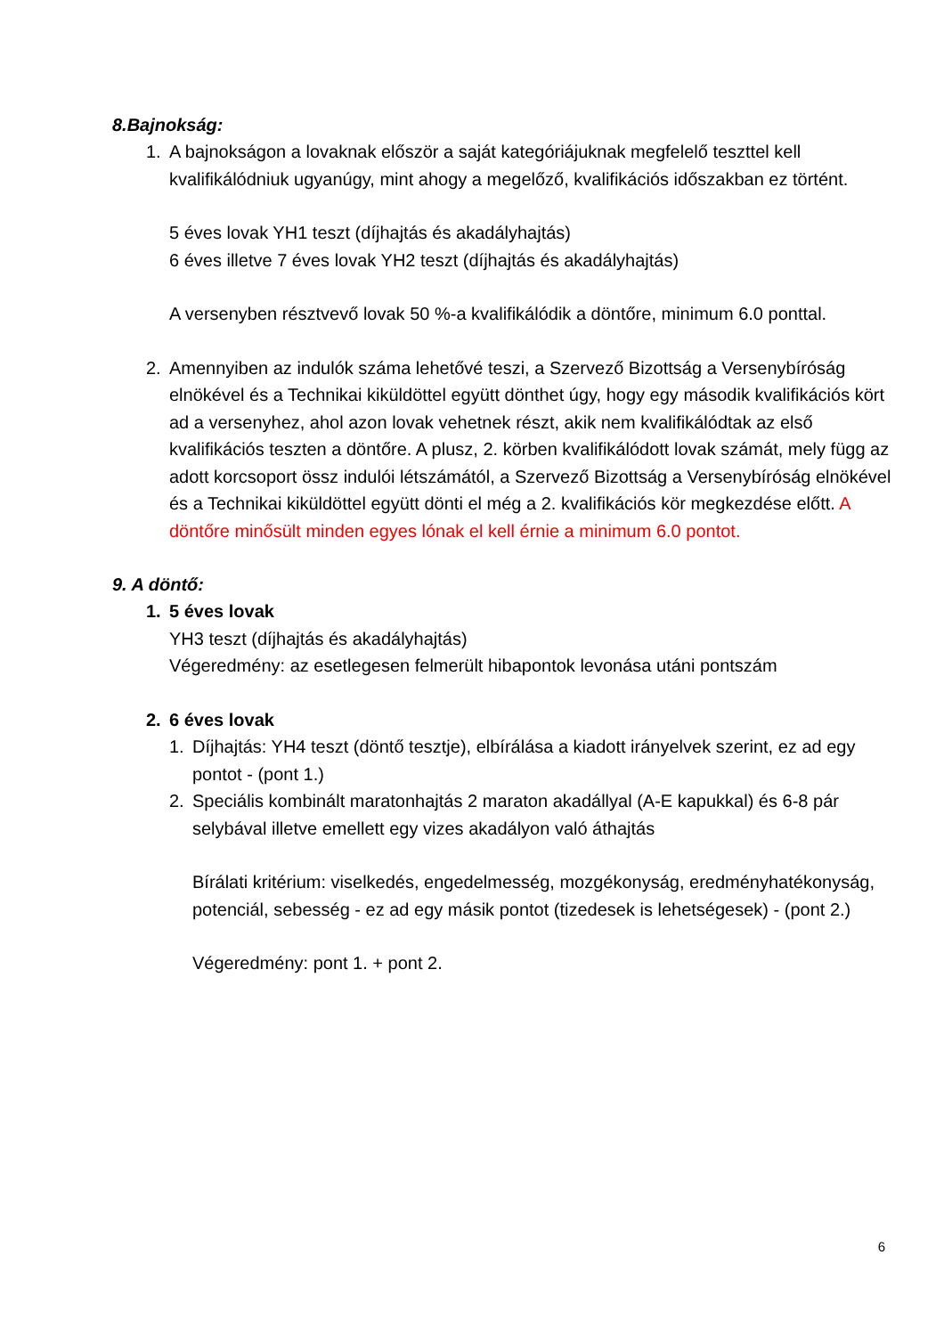8.Bajnokság:
1. A bajnokságon a lovaknak először a saját kategóriájuknak megfelelő teszttel kell kvalifikálódniuk ugyanúgy, mint ahogy a megelőző, kvalifikációs időszakban ez történt.
5 éves lovak YH1 teszt (díjhajtás és akadályhajtás)
6 éves illetve 7 éves lovak YH2 teszt (díjhajtás és akadályhajtás)
A versenyben résztvevő lovak 50 %-a kvalifikálódik a döntőre, minimum 6.0 ponttal.
2. Amennyiben az indulók száma lehetővé teszi, a Szervező Bizottság a Versenybíróság elnökével és a Technikai kiküldöttel együtt dönthet úgy, hogy egy második kvalifikációs kört ad a versenyhez, ahol azon lovak vehetnek részt, akik nem kvalifikálódtak az első kvalifikációs teszten a döntőre. A plusz, 2. körben kvalifikálódott lovak számát, mely függ az adott korcsoport össz indulói létszámától, a Szervező Bizottság a Versenybíróság elnökével és a Technikai kiküldöttel együtt dönti el még a 2. kvalifikációs kör megkezdése előtt. A döntőre minősült minden egyes lónak el kell érnie a minimum 6.0 pontot.
9. A döntő:
1. 5 éves lovak
YH3 teszt (díjhajtás és akadályhajtás)
Végeredmény: az esetlegesen felmerült hibapontok levonása utáni pontszám
2. 6 éves lovak
1. Díjhajtás: YH4 teszt (döntő tesztje), elbírálása a kiadott irányelvek szerint, ez ad egy pontot - (pont 1.)
2. Speciális kombinált maratonhajtás 2 maraton akadállyal (A-E kapukkal) és 6-8 pár selybával illetve emellett egy vizes akadályon való áthajtás
Bírálati kritérium: viselkedés, engedelmesség, mozgékonyság, eredményhatékonyság, potenciál, sebesség - ez ad egy másik pontot (tizedesek is lehetségesek) - (pont 2.)
Végeredmény: pont 1. + pont 2.
6